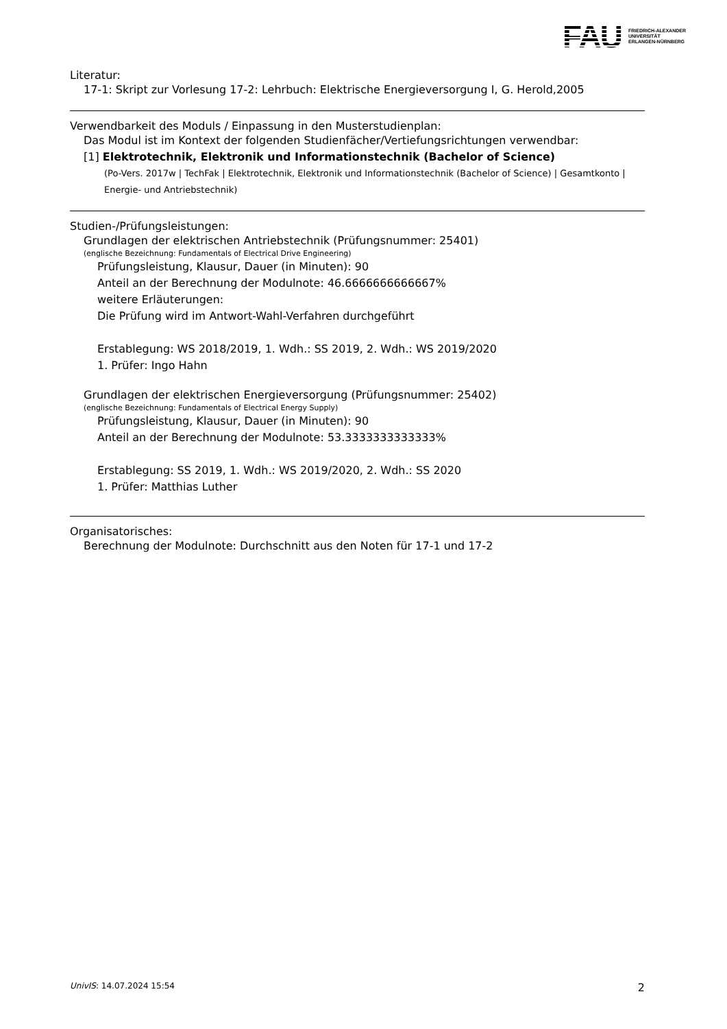FAU
FRIEDRICH-ALEXANDER
UNIVERSITÄT
ERLANGEN-NÜRNBERG
Literatur:
17-1: Skript zur Vorlesung 17-2: Lehrbuch: Elektrische Energieversorgung I, G. Herold,2005
Verwendbarkeit des Moduls / Einpassung in den Musterstudienplan:
Das Modul ist im Kontext der folgenden Studienfächer/Vertiefungsrichtungen verwendbar:
[1] Elektrotechnik, Elektronik und Informationstechnik (Bachelor of Science)
(Po-Vers. 2017w | TechFak | Elektrotechnik, Elektronik und Informationstechnik (Bachelor of Science) | Gesamtkonto | Energie- und Antriebstechnik)
Studien-/Prüfungsleistungen:
Grundlagen der elektrischen Antriebstechnik (Prüfungsnummer: 25401)
(englische Bezeichnung: Fundamentals of Electrical Drive Engineering)
Prüfungsleistung, Klausur, Dauer (in Minuten): 90
Anteil an der Berechnung der Modulnote: 46.6666666666667%
weitere Erläuterungen:
Die Prüfung wird im Antwort-Wahl-Verfahren durchgeführt
Erstablegung: WS 2018/2019, 1. Wdh.: SS 2019, 2. Wdh.: WS 2019/2020
1. Prüfer: Ingo Hahn
Grundlagen der elektrischen Energieversorgung (Prüfungsnummer: 25402)
(englische Bezeichnung: Fundamentals of Electrical Energy Supply)
Prüfungsleistung, Klausur, Dauer (in Minuten): 90
Anteil an der Berechnung der Modulnote: 53.3333333333333%
Erstablegung: SS 2019, 1. Wdh.: WS 2019/2020, 2. Wdh.: SS 2020
1. Prüfer: Matthias Luther
Organisatorisches:
Berechnung der Modulnote: Durchschnitt aus den Noten für 17-1 und 17-2
UnivIS: 14.07.2024 15:54 2